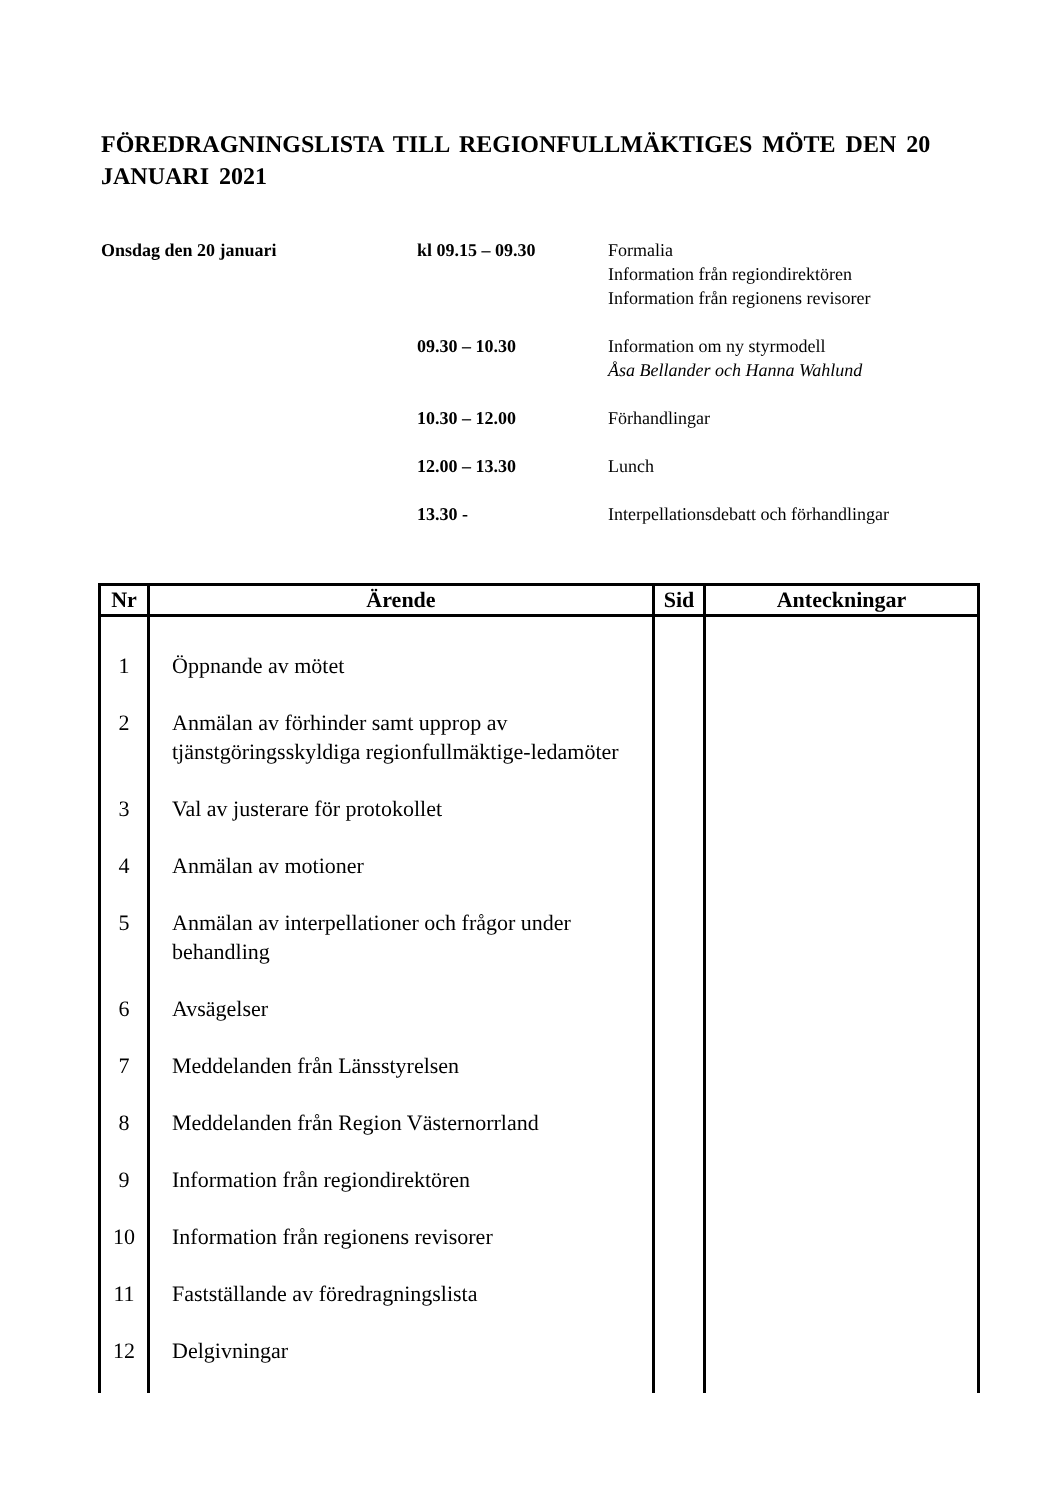FÖREDRAGNINGSLISTA TILL REGIONFULLMÄKTIGES MÖTE DEN 20 JANUARI 2021
| Onsdag den 20 januari | kl 09.15 – 09.30 | Formalia Information från regiondirektören Information från regionens revisorer |
| | 09.30 – 10.30 | Information om ny styrmodell Åsa Bellander och Hanna Wahlund |
| | 10.30 – 12.00 | Förhandlingar |
| | 12.00 – 13.30 | Lunch |
| | 13.30 - | Interpellationsdebatt och förhandlingar |
| Nr | Ärende | Sid | Anteckningar |
| --- | --- | --- | --- |
| 1 | Öppnande av mötet | | |
| 2 | Anmälan av förhinder samt upprop av tjänstgöringsskyldiga regionfullmäktige-ledamöter | | |
| 3 | Val av justerare för protokollet | | |
| 4 | Anmälan av motioner | | |
| 5 | Anmälan av interpellationer och frågor under behandling | | |
| 6 | Avsägelser | | |
| 7 | Meddelanden från Länsstyrelsen | | |
| 8 | Meddelanden från Region Västernorrland | | |
| 9 | Information från regiondirektören | | |
| 10 | Information från regionens revisorer | | |
| 11 | Fastställande av föredragningslista | | |
| 12 | Delgivningar | | |